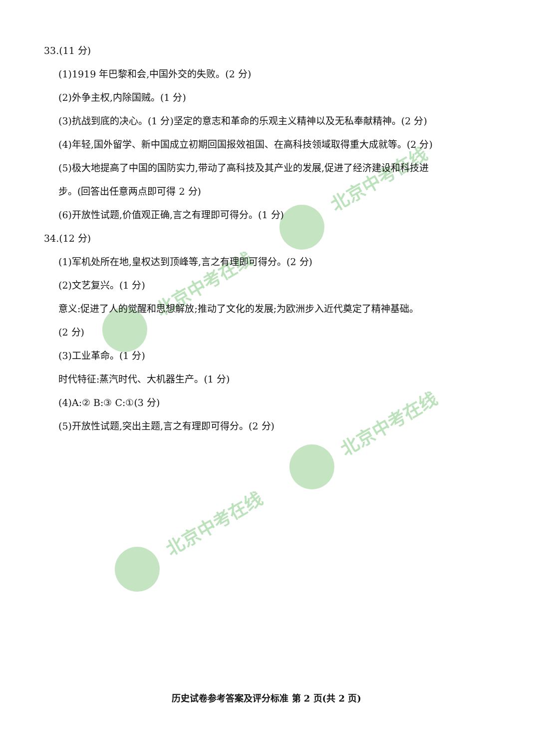北京中考在线
北京中考在线
北京中考在线
北京中考在线
33.(11 分)
(1)1919 年巴黎和会,中国外交的失败。(2 分)
(2)外争主权,内除国贼。(1 分)
(3)抗战到底的决心。(1 分)坚定的意志和革命的乐观主义精神以及无私奉献精神。(2 分)
(4)年轻,国外留学、新中国成立初期回国报效祖国、在高科技领域取得重大成就等。(2 分)
(5)极大地提高了中国的国防实力,带动了高科技及其产业的发展,促进了经济建设和科技进
步。(回答出任意两点即可得 2 分)
(6)开放性试题,价值观正确,言之有理即可得分。(1 分)
34.(12 分)
(1)军机处所在地,皇权达到顶峰等,言之有理即可得分。(2 分)
(2)文艺复兴。(1 分)
意义:促进了人的觉醒和思想解放;推动了文化的发展;为欧洲步入近代奠定了精神基础。
(2 分)
(3)工业革命。(1 分)
时代特征:蒸汽时代、大机器生产。(1 分)
(4)A:② B:③ C:①(3 分)
(5)开放性试题,突出主题,言之有理即可得分。(2 分)
历史试卷参考答案及评分标准 第 2 页(共 2 页)